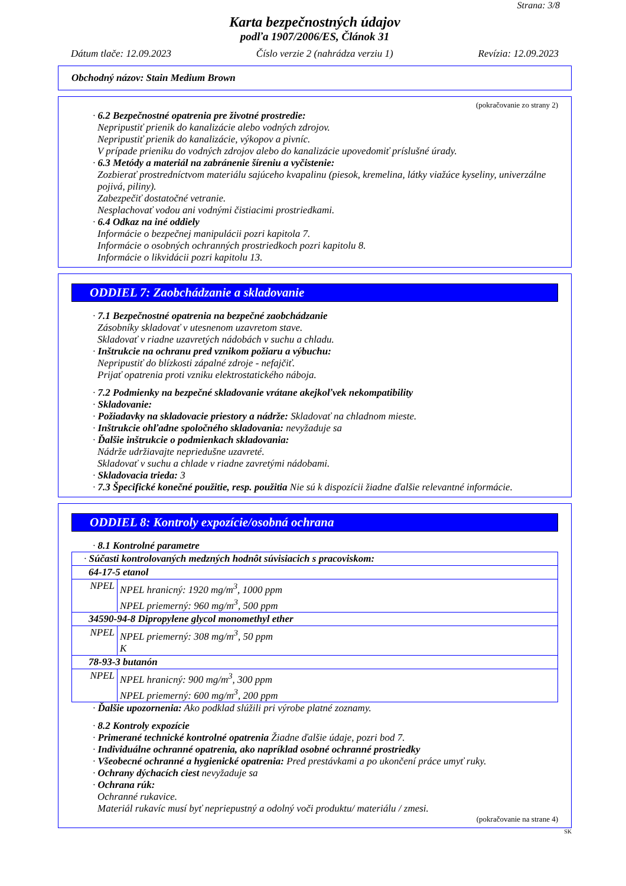Strana: 3/8
Karta bezpečnostných údajov
podľa 1907/2006/ES, Článok 31
Dátum tlače: 12.09.2023 Číslo verzie 2 (nahrádza verziu 1) Revízia: 12.09.2023
Obchodný názov: Stain Medium Brown
(pokračovanie zo strany 2)
· 6.2 Bezpečnostné opatrenia pre životné prostredie:
Nepripustiť prienik do kanalizácie alebo vodných zdrojov.
Nepripustiť prienik do kanalizácie, výkopov a pivníc.
V prípade prieniku do vodných zdrojov alebo do kanalizácie upovedomiť príslušné úrady.
· 6.3 Metódy a materiál na zabránenie šíreniu a vyčistenie:
Zozbierať prostredníctvom materiálu sajúceho kvapalinu (piesok, kremelina, látky viažúce kyseliny, univerzálne pojivá, piliny).
Zabezpečiť dostatočné vetranie.
Nesplachovať vodou ani vodnými čistiacimi prostriedkami.
· 6.4 Odkaz na iné oddiely
Informácie o bezpečnej manipulácii pozri kapitola 7.
Informácie o osobných ochranných prostriedkoch pozri kapitolu 8.
Informácie o likvidácii pozri kapitolu 13.
ODDIEL 7: Zaobchádzanie a skladovanie
· 7.1 Bezpečnostné opatrenia na bezpečné zaobchádzanie
Zásobníky skladovať v utesnenom uzavretom stave.
Skladovať v riadne uzavretých nádobách v suchu a chladu.
· Inštrukcie na ochranu pred vznikom požiaru a výbuchu:
Nepripustiť do blízkosti zápalné zdroje - nefajčiť.
Prijať opatrenia proti vzniku elektrostatického náboja.
· 7.2 Podmienky na bezpečné skladovanie vrátane akejkoľvek nekompatibility
· Skladovanie:
· Požiadavky na skladovacie priestory a nádrže: Skladovať na chladnom mieste.
· Inštrukcie ohľadne spoločného skladovania: nevyžaduje sa
· Ďalšie inštrukcie o podmienkach skladovania:
Nádrže udržiavajte nepriedušne uzavreté.
Skladovať v suchu a chlade v riadne zavretými nádobami.
· Skladovacia trieda: 3
· 7.3 Špecifické konečné použitie, resp. použitia Nie sú k dispozícii žiadne ďalšie relevantné informácie.
ODDIEL 8: Kontroly expozície/osobná ochrana
· 8.1 Kontrolné parametre
| · Súčasti kontrolovaných medzných hodnôt súvisiacich s pracoviskom: | |
| 64-17-5 etanol | |
| NPEL | NPEL hranicný: 1920 mg/m<sup>3</sup>, 1000 ppm NPEL priemerný: 960 mg/m<sup>3</sup>, 500 ppm |
| 34590-94-8 Dipropylene glycol monomethyl ether | |
| NPEL | NPEL priemerný: 308 mg/m<sup>3</sup>, 50 ppm K |
| 78-93-3 butanón | |
| NPEL | NPEL hranicný: 900 mg/m<sup>3</sup>, 300 ppm NPEL priemerný: 600 mg/m<sup>3</sup>, 200 ppm |
· Ďalšie upozornenia: Ako podklad slúžili pri výrobe platné zoznamy.
· 8.2 Kontroly expozície
· Primerané technické kontrolné opatrenia Žiadne ďalšie údaje, pozri bod 7.
· Individuálne ochranné opatrenia, ako napríklad osobné ochranné prostriedky
· Všeobecné ochranné a hygienické opatrenia: Pred prestávkami a po ukončení práce umyť ruky.
· Ochrany dýchacích ciest nevyžaduje sa
· Ochrana rúk:
Ochranné rukavice.
Materiál rukavíc musí byť nepriepustný a odolný voči produktu/ materiálu / zmesi.
(pokračovanie na strane 4)
SK